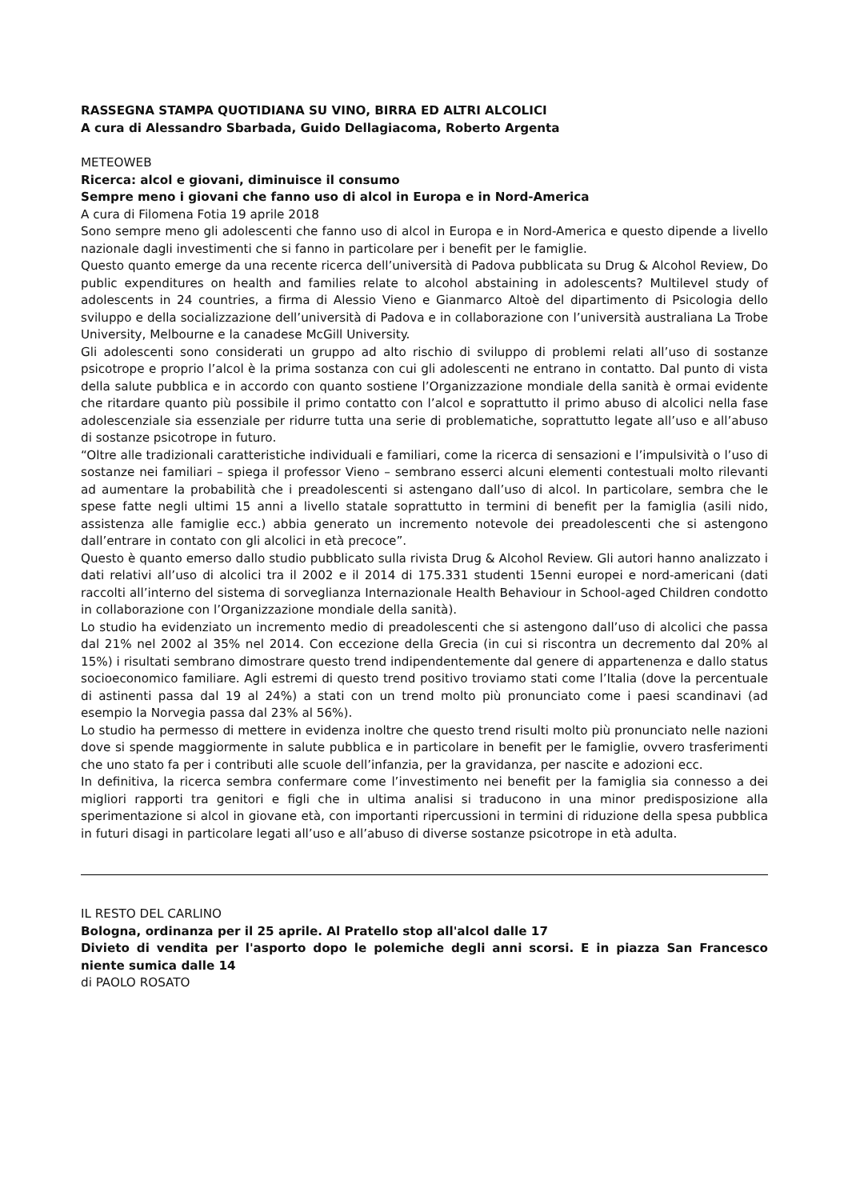RASSEGNA STAMPA QUOTIDIANA SU VINO, BIRRA ED ALTRI ALCOLICI
A cura di Alessandro Sbarbada, Guido Dellagiacoma, Roberto Argenta
METEOWEB
Ricerca: alcol e giovani, diminuisce il consumo
Sempre meno i giovani che fanno uso di alcol in Europa e in Nord-America
A cura di Filomena Fotia 19 aprile 2018
Sono sempre meno gli adolescenti che fanno uso di alcol in Europa e in Nord-America e questo dipende a livello nazionale dagli investimenti che si fanno in particolare per i benefit per le famiglie.
Questo quanto emerge da una recente ricerca dell’università di Padova pubblicata su Drug & Alcohol Review, Do public expenditures on health and families relate to alcohol abstaining in adolescents? Multilevel study of adolescents in 24 countries, a firma di Alessio Vieno e Gianmarco Altoè del dipartimento di Psicologia dello sviluppo e della socializzazione dell’università di Padova e in collaborazione con l’università australiana La Trobe University, Melbourne e la canadese McGill University.
Gli adolescenti sono considerati un gruppo ad alto rischio di sviluppo di problemi relati all’uso di sostanze psicotrope e proprio l’alcol è la prima sostanza con cui gli adolescenti ne entrano in contatto. Dal punto di vista della salute pubblica e in accordo con quanto sostiene l’Organizzazione mondiale della sanità è ormai evidente che ritardare quanto più possibile il primo contatto con l’alcol e soprattutto il primo abuso di alcolici nella fase adolescenziale sia essenziale per ridurre tutta una serie di problematiche, soprattutto legate all’uso e all’abuso di sostanze psicotrope in futuro.
“Oltre alle tradizionali caratteristiche individuali e familiari, come la ricerca di sensazioni e l’impulsività o l’uso di sostanze nei familiari – spiega il professor Vieno – sembrano esserci alcuni elementi contestuali molto rilevanti ad aumentare la probabilità che i preadolescenti si astengano dall’uso di alcol. In particolare, sembra che le spese fatte negli ultimi 15 anni a livello statale soprattutto in termini di benefit per la famiglia (asili nido, assistenza alle famiglie ecc.) abbia generato un incremento notevole dei preadolescenti che si astengono dall’entrare in contato con gli alcolici in età precoce”.
Questo è quanto emerso dallo studio pubblicato sulla rivista Drug & Alcohol Review. Gli autori hanno analizzato i dati relativi all’uso di alcolici tra il 2002 e il 2014 di 175.331 studenti 15enni europei e nord-americani (dati raccolti all’interno del sistema di sorveglianza Internazionale Health Behaviour in School-aged Children condotto in collaborazione con l’Organizzazione mondiale della sanità).
Lo studio ha evidenziato un incremento medio di preadolescenti che si astengono dall’uso di alcolici che passa dal 21% nel 2002 al 35% nel 2014. Con eccezione della Grecia (in cui si riscontra un decremento dal 20% al 15%) i risultati sembrano dimostrare questo trend indipendentemente dal genere di appartenenza e dallo status socioeconomico familiare. Agli estremi di questo trend positivo troviamo stati come l’Italia (dove la percentuale di astinenti passa dal 19 al 24%) a stati con un trend molto più pronunciato come i paesi scandinavi (ad esempio la Norvegia passa dal 23% al 56%).
Lo studio ha permesso di mettere in evidenza inoltre che questo trend risulti molto più pronunciato nelle nazioni dove si spende maggiormente in salute pubblica e in particolare in benefit per le famiglie, ovvero trasferimenti che uno stato fa per i contributi alle scuole dell’infanzia, per la gravidanza, per nascite e adozioni ecc.
In definitiva, la ricerca sembra confermare come l’investimento nei benefit per la famiglia sia connesso a dei migliori rapporti tra genitori e figli che in ultima analisi si traducono in una minor predisposizione alla sperimentazione si alcol in giovane età, con importanti ripercussioni in termini di riduzione della spesa pubblica in futuri disagi in particolare legati all’uso e all’abuso di diverse sostanze psicotrope in età adulta.
IL RESTO DEL CARLINO
Bologna, ordinanza per il 25 aprile. Al Pratello stop all'alcol dalle 17
Divieto di vendita per l'asporto dopo le polemiche degli anni scorsi. E in piazza San Francesco niente sumica dalle 14
di PAOLO ROSATO